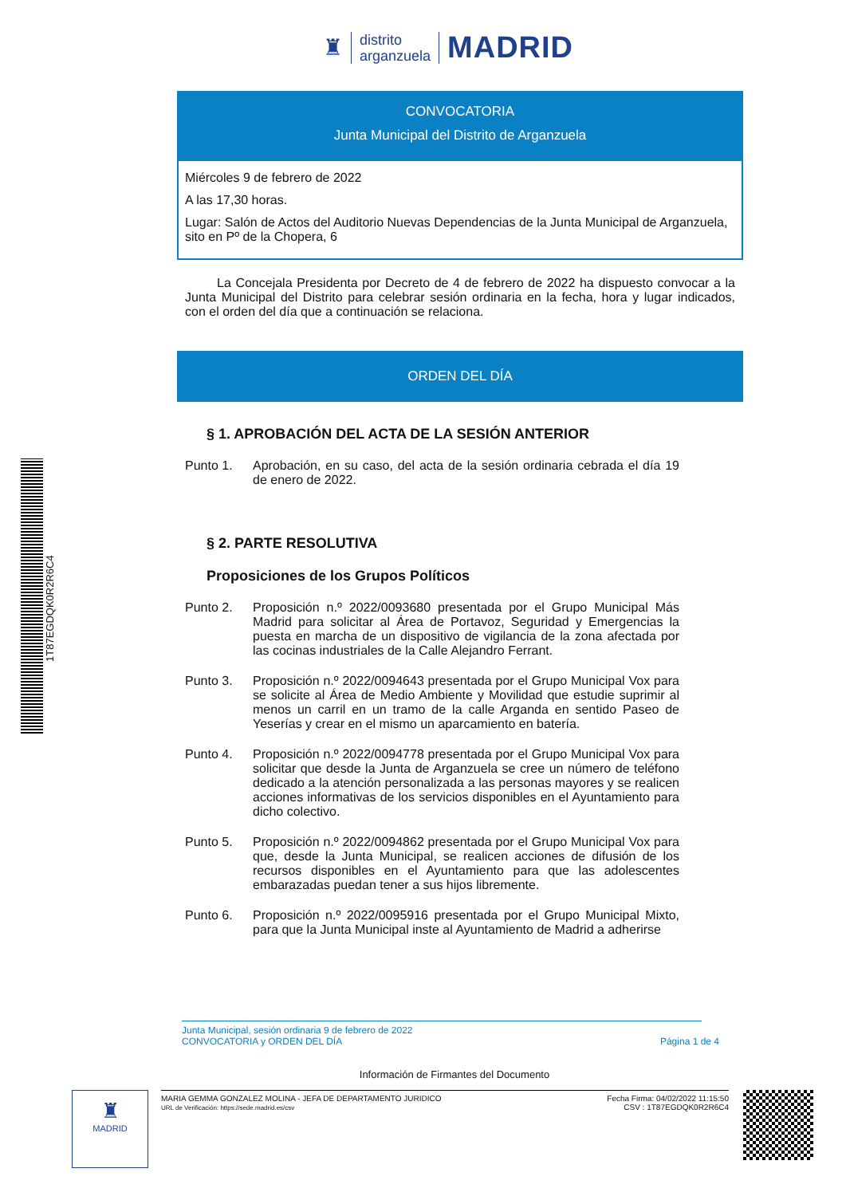♜
distrito
arganzuela
MADRID
CONVOCATORIA
Junta Municipal del Distrito de Arganzuela
Miércoles 9 de febrero de 2022
A las 17,30 horas.
Lugar: Salón de Actos del Auditorio Nuevas Dependencias de la Junta Municipal de Arganzuela, sito en Pº de la Chopera, 6
La Concejala Presidenta por Decreto de 4 de febrero de 2022 ha dispuesto convocar a la Junta Municipal del Distrito para celebrar sesión ordinaria en la fecha, hora y lugar indicados, con el orden del día que a continuación se relaciona.
ORDEN DEL DÍA
§ 1. APROBACIÓN DEL ACTA DE LA SESIÓN ANTERIOR
Punto 1. Aprobación, en su caso, del acta de la sesión ordinaria cebrada el día 19 de enero de 2022.
§ 2. PARTE RESOLUTIVA
Proposiciones de los Grupos Políticos
Punto 2. Proposición n.º 2022/0093680 presentada por el Grupo Municipal Más Madrid para solicitar al Área de Portavoz, Seguridad y Emergencias la puesta en marcha de un dispositivo de vigilancia de la zona afectada por las cocinas industriales de la Calle Alejandro Ferrant.
Punto 3. Proposición n.º 2022/0094643 presentada por el Grupo Municipal Vox para se solicite al Área de Medio Ambiente y Movilidad que estudie suprimir al menos un carril en un tramo de la calle Arganda en sentido Paseo de Yeserías y crear en el mismo un aparcamiento en batería.
Punto 4. Proposición n.º 2022/0094778 presentada por el Grupo Municipal Vox para solicitar que desde la Junta de Arganzuela se cree un número de teléfono dedicado a la atención personalizada a las personas mayores y se realicen acciones informativas de los servicios disponibles en el Ayuntamiento para dicho colectivo.
Punto 5. Proposición n.º 2022/0094862 presentada por el Grupo Municipal Vox para que, desde la Junta Municipal, se realicen acciones de difusión de los recursos disponibles en el Ayuntamiento para que las adolescentes embarazadas puedan tener a sus hijos libremente.
Punto 6. Proposición n.º 2022/0095916 presentada por el Grupo Municipal Mixto, para que la Junta Municipal inste al Ayuntamiento de Madrid a adherirse
Junta Municipal, sesión ordinaria 9 de febrero de 2022
CONVOCATORIA y ORDEN DEL DÍA Página 1 de 4
Información de Firmantes del Documento
♜
MADRID
MARIA GEMMA GONZALEZ MOLINA - JEFA DE DEPARTAMENTO JURIDICO
URL de Verificación: https://sede.madrid.es/csv
Fecha Firma: 04/02/2022 11:15:50
CSV : 1T87EGDQK0R2R6C4
1T87EGDQK0R2R6C4